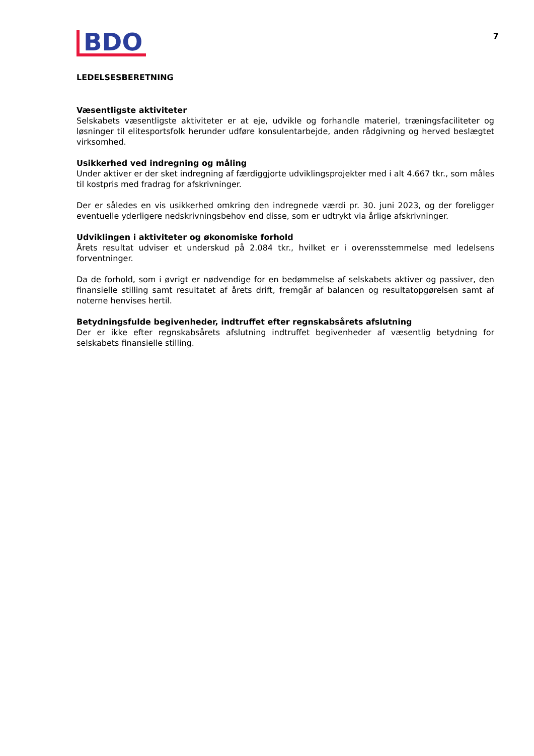BDO
7
LEDELSESBERETNING
Væsentligste aktiviteter
Selskabets væsentligste aktiviteter er at eje, udvikle og forhandle materiel, træningsfaciliteter og løsninger til elitesportsfolk herunder udføre konsulentarbejde, anden rådgivning og herved beslægtet virksomhed.
Usikkerhed ved indregning og måling
Under aktiver er der sket indregning af færdiggjorte udviklingsprojekter med i alt 4.667 tkr., som måles til kostpris med fradrag for afskrivninger.
Der er således en vis usikkerhed omkring den indregnede værdi pr. 30. juni 2023, og der foreligger eventuelle yderligere nedskrivningsbehov end disse, som er udtrykt via årlige afskrivninger.
Udviklingen i aktiviteter og økonomiske forhold
Årets resultat udviser et underskud på 2.084 tkr., hvilket er i overensstemmelse med ledelsens forventninger.
Da de forhold, som i øvrigt er nødvendige for en bedømmelse af selskabets aktiver og passiver, den finansielle stilling samt resultatet af årets drift, fremgår af balancen og resultatopgørelsen samt af noterne henvises hertil.
Betydningsfulde begivenheder, indtruffet efter regnskabsårets afslutning
Der er ikke efter regnskabsårets afslutning indtruffet begivenheder af væsentlig betydning for selskabets finansielle stilling.